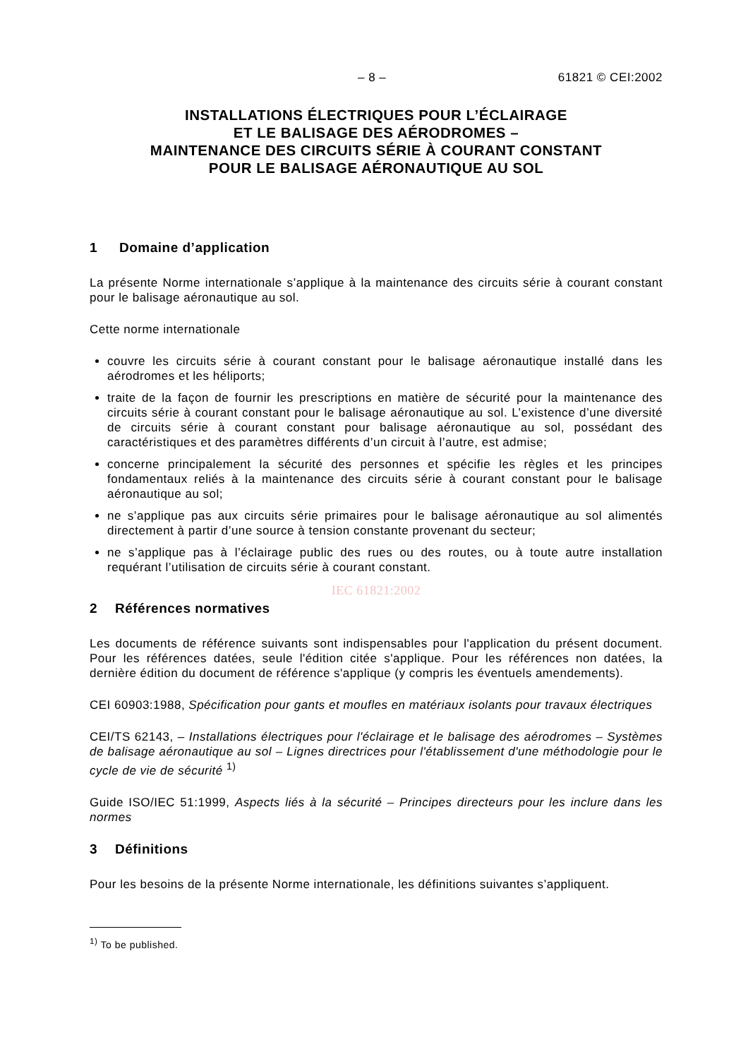– 8 – 61821 © CEI:2002
INSTALLATIONS ÉLECTRIQUES POUR L’ÉCLAIRAGE
ET LE BALISAGE DES AÉRODROMES –
MAINTENANCE DES CIRCUITS SÉRIE À COURANT CONSTANT
POUR LE BALISAGE AÉRONAUTIQUE AU SOL
1 Domaine d’application
La présente Norme internationale s’applique à la maintenance des circuits série à courant constant pour le balisage aéronautique au sol.
Cette norme internationale
couvre les circuits série à courant constant pour le balisage aéronautique installé dans les aérodromes et les héliports;
traite de la façon de fournir les prescriptions en matière de sécurité pour la maintenance des circuits série à courant constant pour le balisage aéronautique au sol. L’existence d’une diversité de circuits série à courant constant pour balisage aéronautique au sol, possédant des caractéristiques et des paramètres différents d’un circuit à l’autre, est admise;
concerne principalement la sécurité des personnes et spécifie les règles et les principes fondamentaux reliés à la maintenance des circuits série à courant constant pour le balisage aéronautique au sol;
ne s’applique pas aux circuits série primaires pour le balisage aéronautique au sol alimentés directement à partir d’une source à tension constante provenant du secteur;
ne s’applique pas à l’éclairage public des rues ou des routes, ou à toute autre installation requérant l’utilisation de circuits série à courant constant.
IEC 61821:2002
2 Références normatives
Les documents de référence suivants sont indispensables pour l'application du présent document. Pour les références datées, seule l'édition citée s'applique. Pour les références non datées, la dernière édition du document de référence s'applique (y compris les éventuels amendements).
CEI 60903:1988, Spécification pour gants et moufles en matériaux isolants pour travaux électriques
CEI/TS 62143, – Installations électriques pour l'éclairage et le balisage des aérodromes – Systèmes de balisage aéronautique au sol – Lignes directrices pour l'établissement d'une méthodologie pour le cycle de vie de sécurité <sup>1)</sup>
Guide ISO/IEC 51:1999, Aspects liés à la sécurité – Principes directeurs pour les inclure dans les normes
3 Définitions
Pour les besoins de la présente Norme internationale, les définitions suivantes s’appliquent.
<sup>1)</sup> To be published.